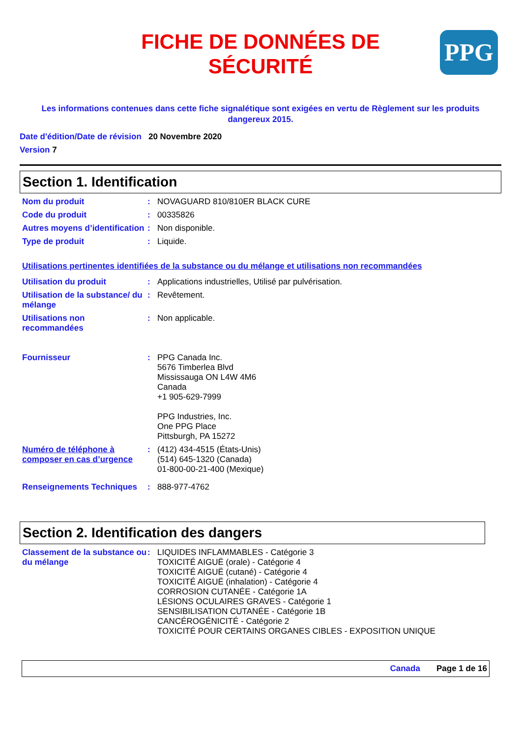FICHE DE DONNÉES DE
SÉCURITÉ
PPG
Les informations contenues dans cette fiche signalétique sont exigées en vertu de Règlement sur les produits dangereux 2015.
Date d'édition/Date de révision 20 Novembre 2020
Version 7
Section 1. Identification
Nom du produit : NOVAGUARD 810/810ER BLACK CURE
Code du produit : 00335826
Autres moyens d’identification
: Non disponible.
Type de produit : Liquide.
Utilisations pertinentes identifiées de la substance ou du mélange et utilisations non recommandées
Utilisation du produit : Applications industrielles, Utilisé par pulvérisation.
Utilisation de la substance/ du mélange
: Revêtement.
Utilisations non recommandées
: Non applicable.
Fournisseur : PPG Canada Inc.
5676 Timberlea Blvd
Mississauga ON L4W 4M6
Canada
+1 905-629-7999
PPG Industries, Inc.
One PPG Place
Pittsburgh, PA 15272
Numéro de téléphone à composer en cas d’urgence
: (412) 434-4515 (États-Unis)
(514) 645-1320 (Canada)
01-800-00-21-400 (Mexique)
Renseignements Techniques : 888-977-4762
Section 2. Identification des dangers
Classement de la substance ou du mélange
: LIQUIDES INFLAMMABLES - Catégorie 3
TOXICITÉ AIGUË (orale) - Catégorie 4
TOXICITÉ AIGUË (cutané) - Catégorie 4
TOXICITÉ AIGUË (inhalation) - Catégorie 4
CORROSION CUTANÉE - Catégorie 1A
LÉSIONS OCULAIRES GRAVES - Catégorie 1
SENSIBILISATION CUTANÉE - Catégorie 1B
CANCÉROGÉNICITÉ - Catégorie 2
TOXICITÉ POUR CERTAINS ORGANES CIBLES - EXPOSITION UNIQUE
Canada Page 1 de 16